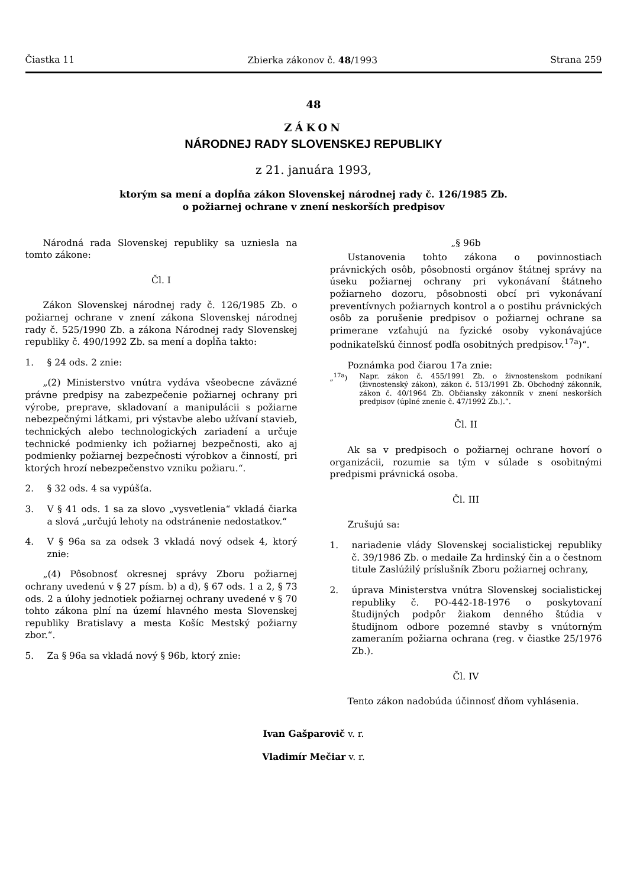Čiastka 11 Zbierka zákonov č. 48/1993 Strana 259
48
ZÁKON
NÁRODNEJ RADY SLOVENSKEJ REPUBLIKY
z 21. januára 1993,
ktorým sa mení a dopĺňa zákon Slovenskej národnej rady č. 126/1985 Zb.
o požiarnej ochrane v znení neskorších predpisov
Národná rada Slovenskej republiky sa uzniesla na tomto zákone:
Čl. I
Zákon Slovenskej národnej rady č. 126/1985 Zb. o požiarnej ochrane v znení zákona Slovenskej národnej rady č. 525/1990 Zb. a zákona Národnej rady Slovenskej republiky č. 490/1992 Zb. sa mení a dopĺňa takto:
1. § 24 ods. 2 znie:
„(2) Ministerstvo vnútra vydáva všeobecne záväzné právne predpisy na zabezpečenie požiarnej ochrany pri výrobe, preprave, skladovaní a manipulácii s požiarne nebezpečnými látkami, pri výstavbe alebo užívaní stavieb, technických alebo technologických zariadení a určuje technické podmienky ich požiarnej bezpečnosti, ako aj podmienky požiarnej bezpečnosti výrobkov a činností, pri ktorých hrozí nebezpečenstvo vzniku požiaru.“.
2. § 32 ods. 4 sa vypúšťa.
3. V § 41 ods. 1 sa za slovo „vysvetlenia“ vkladá čiarka a slová „určujú lehoty na odstránenie nedostatkov.“
4. V § 96a sa za odsek 3 vkladá nový odsek 4, ktorý znie:
„(4) Pôsobnosť okresnej správy Zboru požiarnej ochrany uvedenú v § 27 písm. b) a d), § 67 ods. 1 a 2, § 73 ods. 2 a úlohy jednotiek požiarnej ochrany uvedené v § 70 tohto zákona plní na území hlavného mesta Slovenskej republiky Bratislavy a mesta Košíc Mestský požiarny zbor.“.
5. Za § 96a sa vkladá nový § 96b, ktorý znie:
„§ 96b
Ustanovenia tohto zákona o povinnostiach právnických osôb, pôsobnosti orgánov štátnej správy na úseku požiarnej ochrany pri vykonávaní štátneho požiarneho dozoru, pôsobnosti obcí pri vykonávaní preventívnych požiarnych kontrol a o postihu právnických osôb za porušenie predpisov o požiarnej ochrane sa primerane vzťahujú na fyzické osoby vykonávajúce podnikateľskú činnosť podľa osobitných predpisov.<sup>17a</sup>)“.
Poznámka pod čiarou 17a znie:
„<sup>17a</sup>) Napr. zákon č. 455/1991 Zb. o živnostenskom podnikaní (živnostenský zákon), zákon č. 513/1991 Zb. Obchodný zákonník, zákon č. 40/1964 Zb. Občiansky zákonník v znení neskorších predpisov (úplné znenie č. 47/1992 Zb.).“.
Čl. II
Ak sa v predpisoch o požiarnej ochrane hovorí o organizácii, rozumie sa tým v súlade s osobitnými predpismi právnická osoba.
Čl. III
Zrušujú sa:
1. nariadenie vlády Slovenskej socialistickej republiky č. 39/1986 Zb. o medaile Za hrdinský čin a o čestnom titule Zaslúžilý príslušník Zboru požiarnej ochrany,
2. úprava Ministerstva vnútra Slovenskej socialistickej republiky č. PO-442-18-1976 o poskytovaní študijných podpôr žiakom denného štúdia v študijnom odbore pozemné stavby s vnútorným zameraním požiarna ochrana (reg. v čiastke 25/1976 Zb.).
Čl. IV
Tento zákon nadobúda účinnosť dňom vyhlásenia.
Ivan Gašparovič v. r.
Vladimír Mečiar v. r.